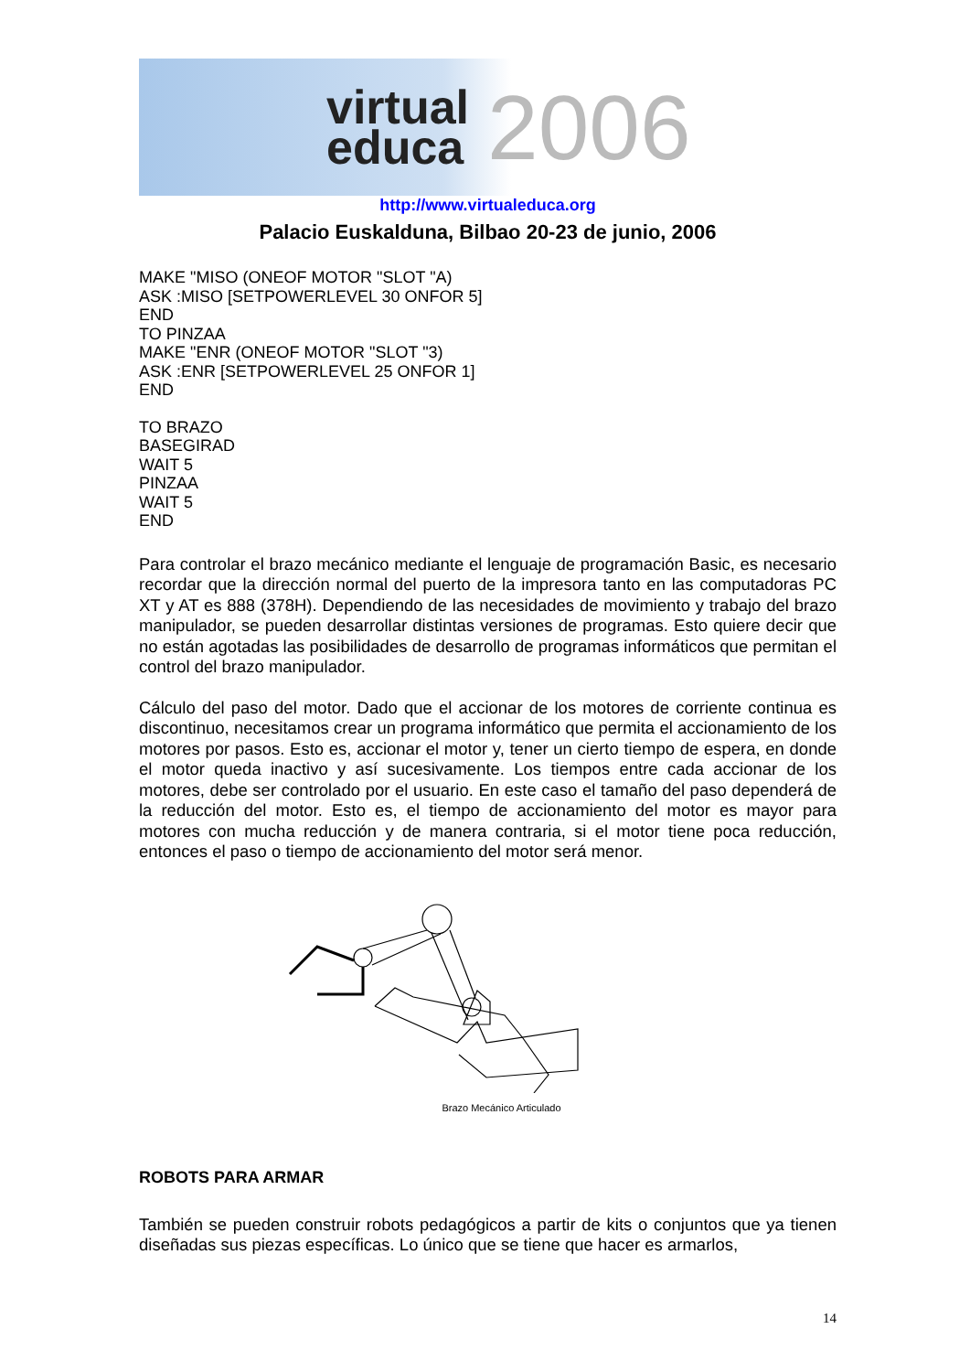virtual
educa
2006
http://www.virtualeduca.org
Palacio Euskalduna, Bilbao 20-23 de junio, 2006
MAKE "MISO (ONEOF MOTOR "SLOT "A)
ASK :MISO [SETPOWERLEVEL 30 ONFOR 5]
END
TO PINZAA
MAKE "ENR (ONEOF MOTOR "SLOT "3)
ASK :ENR [SETPOWERLEVEL 25 ONFOR 1]
END
TO BRAZO
BASEGIRAD
WAIT 5
PINZAA
WAIT 5
END
Para controlar el brazo mecánico mediante el lenguaje de programación Basic, es necesario recordar que la dirección normal del puerto de la impresora tanto en las computadoras PC XT y AT es 888 (378H). Dependiendo de las necesidades de movimiento y trabajo del brazo manipulador, se pueden desarrollar distintas versiones de programas. Esto quiere decir que no están agotadas las posibilidades de desarrollo de programas informáticos que permitan el control del brazo manipulador.
Cálculo del paso del motor. Dado que el accionar de los motores de corriente continua es discontinuo, necesitamos crear un programa informático que permita el accionamiento de los motores por pasos. Esto es, accionar el motor y, tener un cierto tiempo de espera, en donde el motor queda inactivo y así sucesivamente. Los tiempos entre cada accionar de los motores, debe ser controlado por el usuario. En este caso el tamaño del paso dependerá de la reducción del motor. Esto es, el tiempo de accionamiento del motor es mayor para motores con mucha reducción y de manera contraria, si el motor tiene poca reducción, entonces el paso o tiempo de accionamiento del motor será menor.
Brazo Mecánico Articulado
ROBOTS PARA ARMAR
También se pueden construir robots pedagógicos a partir de kits o conjuntos que ya tienen diseñadas sus piezas específicas. Lo único que se tiene que hacer es armarlos,
14